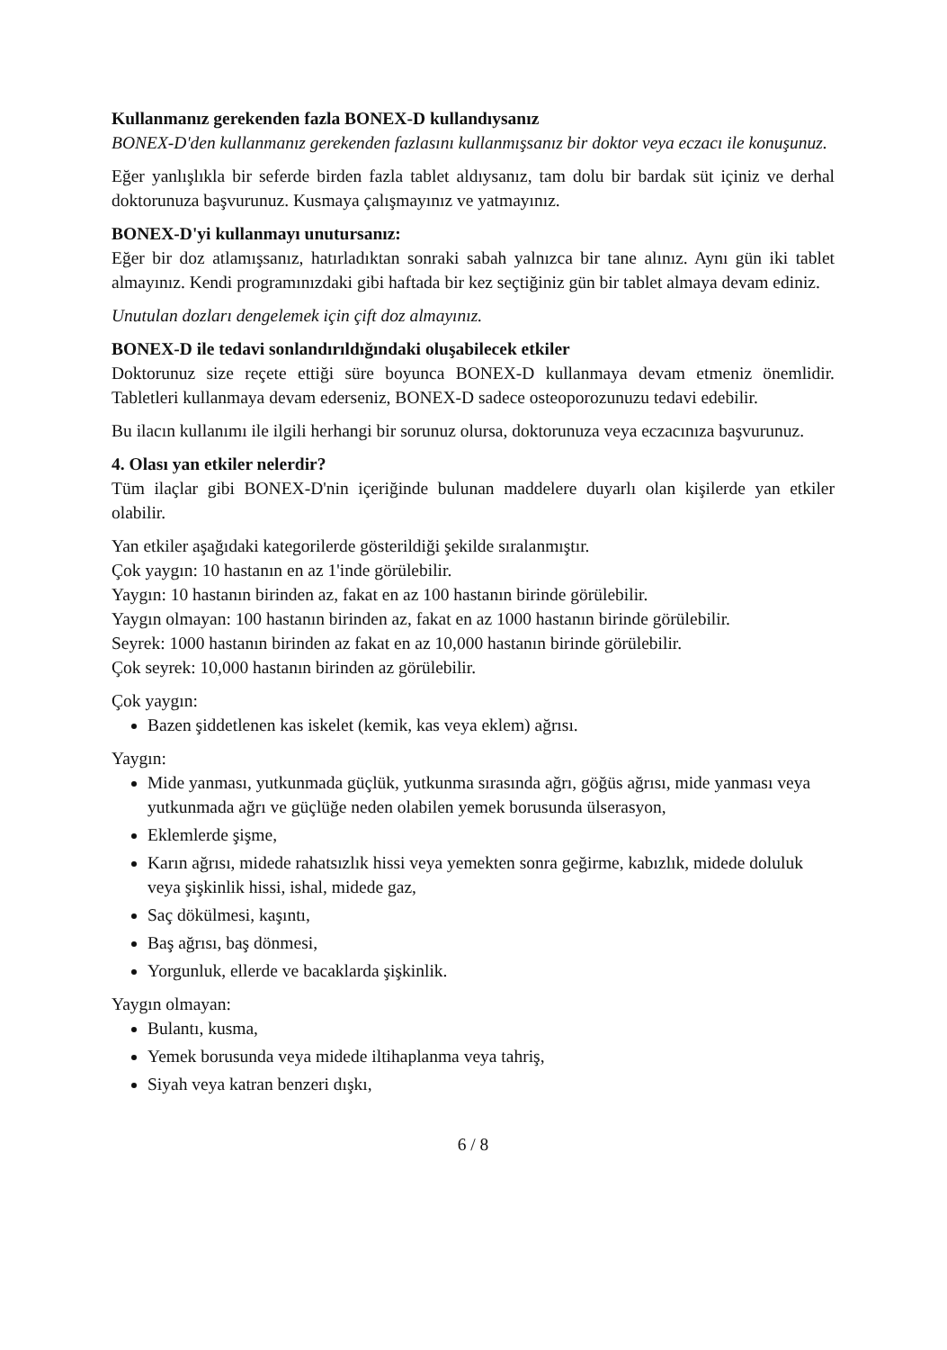Kullanmanız gerekenden fazla BONEX-D kullandıysanız
BONEX-D'den kullanmanız gerekenden fazlasını kullanmışsanız bir doktor veya eczacı ile konuşunuz.
Eğer yanlışlıkla bir seferde birden fazla tablet aldıysanız, tam dolu bir bardak süt içiniz ve derhal doktorunuza başvurunuz. Kusmaya çalışmayınız ve yatmayınız.
BONEX-D'yi kullanmayı unutursanız:
Eğer bir doz atlamışsanız, hatırladıktan sonraki sabah yalnızca bir tane alınız. Aynı gün iki tablet almayınız. Kendi programınızdaki gibi haftada bir kez seçtiğiniz gün bir tablet almaya devam ediniz.
Unutulan dozları dengelemek için çift doz almayınız.
BONEX-D ile tedavi sonlandırıldığındaki oluşabilecek etkiler
Doktorunuz size reçete ettiği süre boyunca BONEX-D kullanmaya devam etmeniz önemlidir. Tabletleri kullanmaya devam ederseniz, BONEX-D sadece osteoporozunuzu tedavi edebilir.
Bu ilacın kullanımı ile ilgili herhangi bir sorunuz olursa, doktorunuza veya eczacınıza başvurunuz.
4. Olası yan etkiler nelerdir?
Tüm ilaçlar gibi BONEX-D'nin içeriğinde bulunan maddelere duyarlı olan kişilerde yan etkiler olabilir.
Yan etkiler aşağıdaki kategorilerde gösterildiği şekilde sıralanmıştır.
Çok yaygın: 10 hastanın en az 1'inde görülebilir.
Yaygın: 10 hastanın birinden az, fakat en az 100 hastanın birinde görülebilir.
Yaygın olmayan: 100 hastanın birinden az, fakat en az 1000 hastanın birinde görülebilir.
Seyrek: 1000 hastanın birinden az fakat en az 10,000 hastanın birinde görülebilir.
Çok seyrek: 10,000 hastanın birinden az görülebilir.
Çok yaygın:
Bazen şiddetlenen kas iskelet (kemik, kas veya eklem) ağrısı.
Yaygın:
Mide yanması, yutkunmada güçlük, yutkunma sırasında ağrı, göğüs ağrısı, mide yanması veya yutkunmada ağrı ve güçlüğe neden olabilen yemek borusunda ülserasyon,
Eklemlerde şişme,
Karın ağrısı, midede rahatsızlık hissi veya yemekten sonra geğirme, kabızlık, midede doluluk veya şişkinlik hissi, ishal, midede gaz,
Saç dökülmesi, kaşıntı,
Baş ağrısı, baş dönmesi,
Yorgunluk, ellerde ve bacaklarda şişkinlik.
Yaygın olmayan:
Bulantı, kusma,
Yemek borusunda veya midede iltihaplanma veya tahriş,
Siyah veya katran benzeri dışkı,
6 / 8